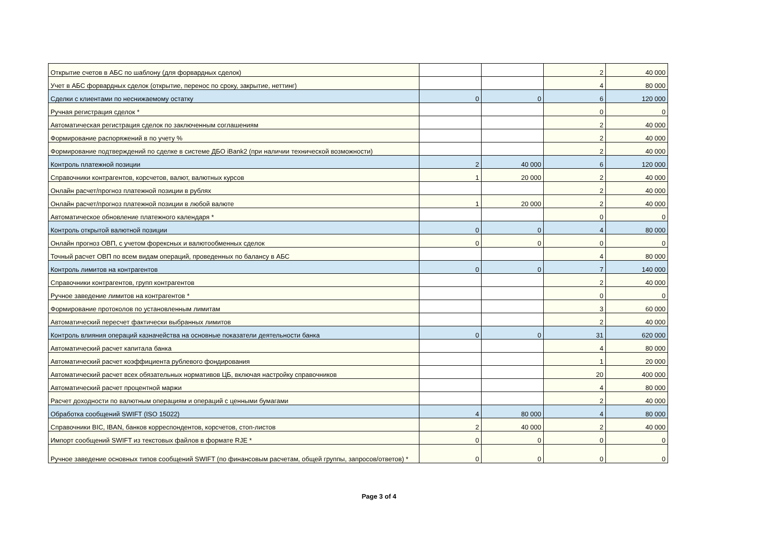| Открытие счетов в АБС по шаблону (для форвардных сделок) | | | 2 | 40 000 |
| Учет в АБС форвардных сделок (открытие, перенос по сроку, закрытие, неттинг) | | | 4 | 80 000 |
| Сделки с клиентами по неснижаемому остатку | 0 | 0 | 6 | 120 000 |
| Ручная регистрация сделок * | | | 0 | 0 |
| Автоматическая регистрация сделок по заключенным соглашениям | | | 2 | 40 000 |
| Формирование распоряжений в по учету % | | | 2 | 40 000 |
| Формирование подтверждений по сделке в системе ДБО iBank2 (при наличии технической возможности) | | | 2 | 40 000 |
| Контроль платежной позиции | 2 | 40 000 | 6 | 120 000 |
| Справочники контрагентов, корсчетов, валют, валютных курсов | 1 | 20 000 | 2 | 40 000 |
| Онлайн расчет/прогноз платежной позиции в рублях | | | 2 | 40 000 |
| Онлайн расчет/прогноз платежной позиции в любой валюте | 1 | 20 000 | 2 | 40 000 |
| Автоматическое обновление платежного календаря * | | | 0 | 0 |
| Контроль открытой валютной позиции | 0 | 0 | 4 | 80 000 |
| Онлайн прогноз ОВП, с учетом форексных и валютообменных сделок | 0 | 0 | 0 | 0 |
| Точный расчет ОВП по всем видам операций, проведенных по балансу в АБС | | | 4 | 80 000 |
| Контроль лимитов на контрагентов | 0 | 0 | 7 | 140 000 |
| Справочники контрагентов, групп контрагентов | | | 2 | 40 000 |
| Ручное заведение лимитов на контрагентов * | | | 0 | 0 |
| Формирование протоколов по установленным лимитам | | | 3 | 60 000 |
| Автоматический пересчет фактически выбранных лимитов | | | 2 | 40 000 |
| Контроль влияния операций казначейства на основные показатели деятельности банка | 0 | 0 | 31 | 620 000 |
| Автоматический расчет капитала банка | | | 4 | 80 000 |
| Автоматический расчет коэффициента рублевого фондирования | | | 1 | 20 000 |
| Автоматический расчет всех обязательных нормативов ЦБ, включая настройку справочников | | | 20 | 400 000 |
| Автоматический расчет процентной маржи | | | 4 | 80 000 |
| Расчет доходности по валютным операциям и операций с ценными бумагами | | | 2 | 40 000 |
| Обработка сообщений SWIFT (ISO 15022) | 4 | 80 000 | 4 | 80 000 |
| Справочники BIC, IBAN, банков корреспондентов, корсчетов, стоп-листов | 2 | 40 000 | 2 | 40 000 |
| Импорт сообщений SWIFT из текстовых файлов в формате RJE * | 0 | 0 | 0 | 0 |
| Ручное заведение основных типов сообщений SWIFT (по финансовым расчетам, общей группы, запросов/ответов) * | 0 | 0 | 0 | 0 |
Page 3 of 4